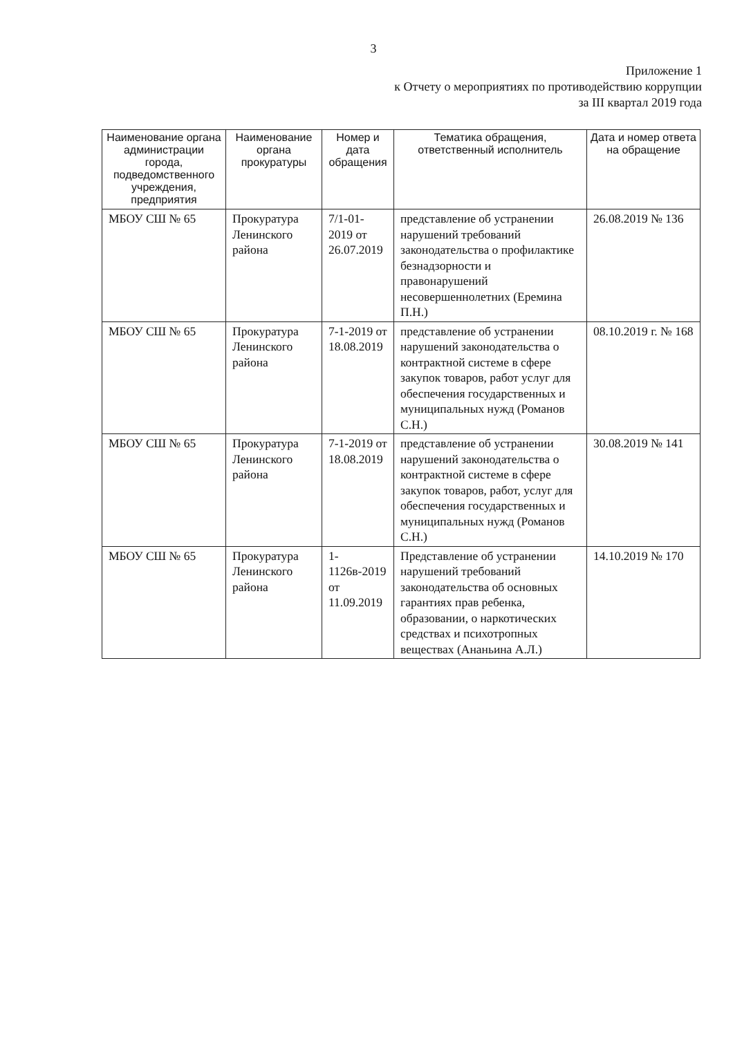3
Приложение 1
к Отчету о мероприятиях по противодействию коррупции
за III квартал 2019 года
| Наименование органа администрации города, подведомственного учреждения, предприятия | Наименование органа прокуратуры | Номер и дата обращения | Тематика обращения, ответственный исполнитель | Дата и номер ответа на обращение |
| --- | --- | --- | --- | --- |
| МБОУ СШ № 65 | Прокуратура Ленинского района | 7/1-01-2019 от 26.07.2019 | представление об устранении нарушений требований законодательства о профилактике безнадзорности и правонарушений несовершеннолетних (Еремина П.Н.) | 26.08.2019 № 136 |
| МБОУ СШ № 65 | Прокуратура Ленинского района | 7-1-2019 от 18.08.2019 | представление об устранении нарушений законодательства о контрактной системе в сфере закупок товаров, работ услуг для обеспечения государственных и муниципальных нужд (Романов С.Н.) | 08.10.2019 г. № 168 |
| МБОУ СШ № 65 | Прокуратура Ленинского района | 7-1-2019 от 18.08.2019 | представление об устранении нарушений законодательства о контрактной системе в сфере закупок товаров, работ, услуг для обеспечения государственных и муниципальных нужд (Романов С.Н.) | 30.08.2019 № 141 |
| МБОУ СШ № 65 | Прокуратура Ленинского района | 1-1126в-2019 от 11.09.2019 | Представление об устранении нарушений требований законодательства об основных гарантиях прав ребенка, образовании, о наркотических средствах и психотропных веществах (Ананьина А.Л.) | 14.10.2019 № 170 |